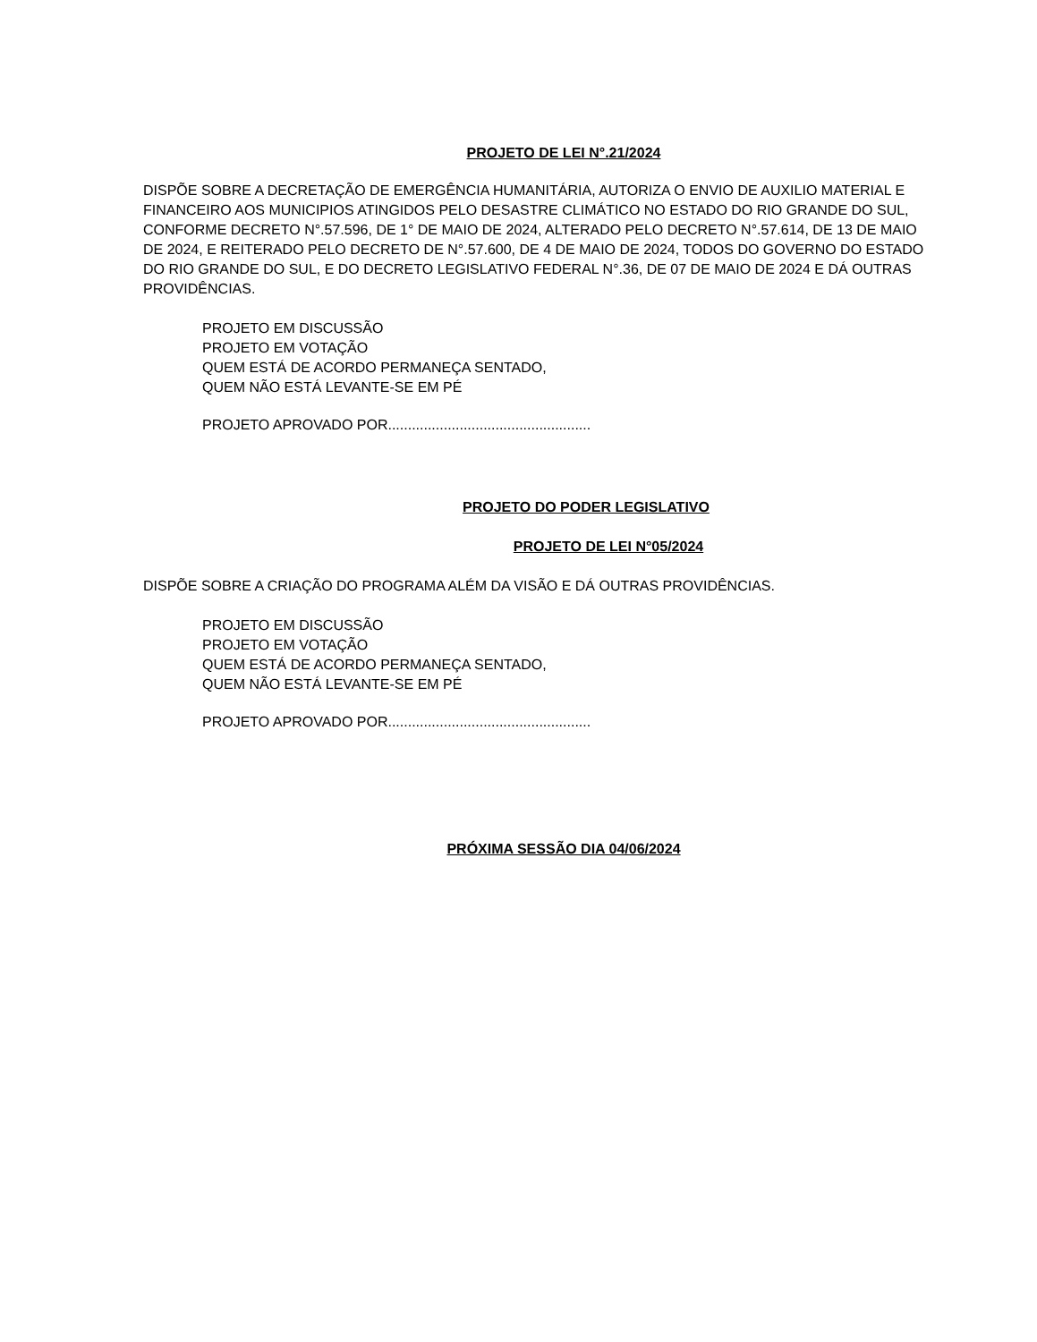PROJETO DE LEI N°.21/2024
DISPÕE SOBRE A DECRETAÇÃO DE EMERGÊNCIA HUMANITÁRIA, AUTORIZA O ENVIO DE AUXILIO MATERIAL E FINANCEIRO AOS MUNICIPIOS ATINGIDOS PELO DESASTRE CLIMÁTICO NO ESTADO DO RIO GRANDE DO SUL, CONFORME DECRETO N°.57.596, DE 1° DE MAIO DE 2024, ALTERADO PELO DECRETO N°.57.614, DE 13 DE MAIO DE 2024, E REITERADO PELO DECRETO DE N°.57.600, DE 4 DE MAIO DE 2024, TODOS DO GOVERNO DO ESTADO DO RIO GRANDE DO SUL, E DO DECRETO LEGISLATIVO FEDERAL N°.36, DE 07 DE MAIO DE 2024 E DÁ OUTRAS PROVIDÊNCIAS.
PROJETO EM DISCUSSÃO
PROJETO EM VOTAÇÃO
QUEM ESTÁ DE ACORDO PERMANEÇA SENTADO,
QUEM NÃO ESTÁ LEVANTE-SE EM PÉ
PROJETO APROVADO POR...................................................
PROJETO DO PODER LEGISLATIVO
PROJETO DE LEI N°05/2024
DISPÕE SOBRE A CRIAÇÃO DO PROGRAMA ALÉM DA VISÃO E DÁ OUTRAS PROVIDÊNCIAS.
PROJETO EM DISCUSSÃO
PROJETO EM VOTAÇÃO
QUEM ESTÁ DE ACORDO PERMANEÇA SENTADO,
QUEM NÃO ESTÁ LEVANTE-SE EM PÉ
PROJETO APROVADO POR...................................................
PRÓXIMA SESSÃO DIA 04/06/2024